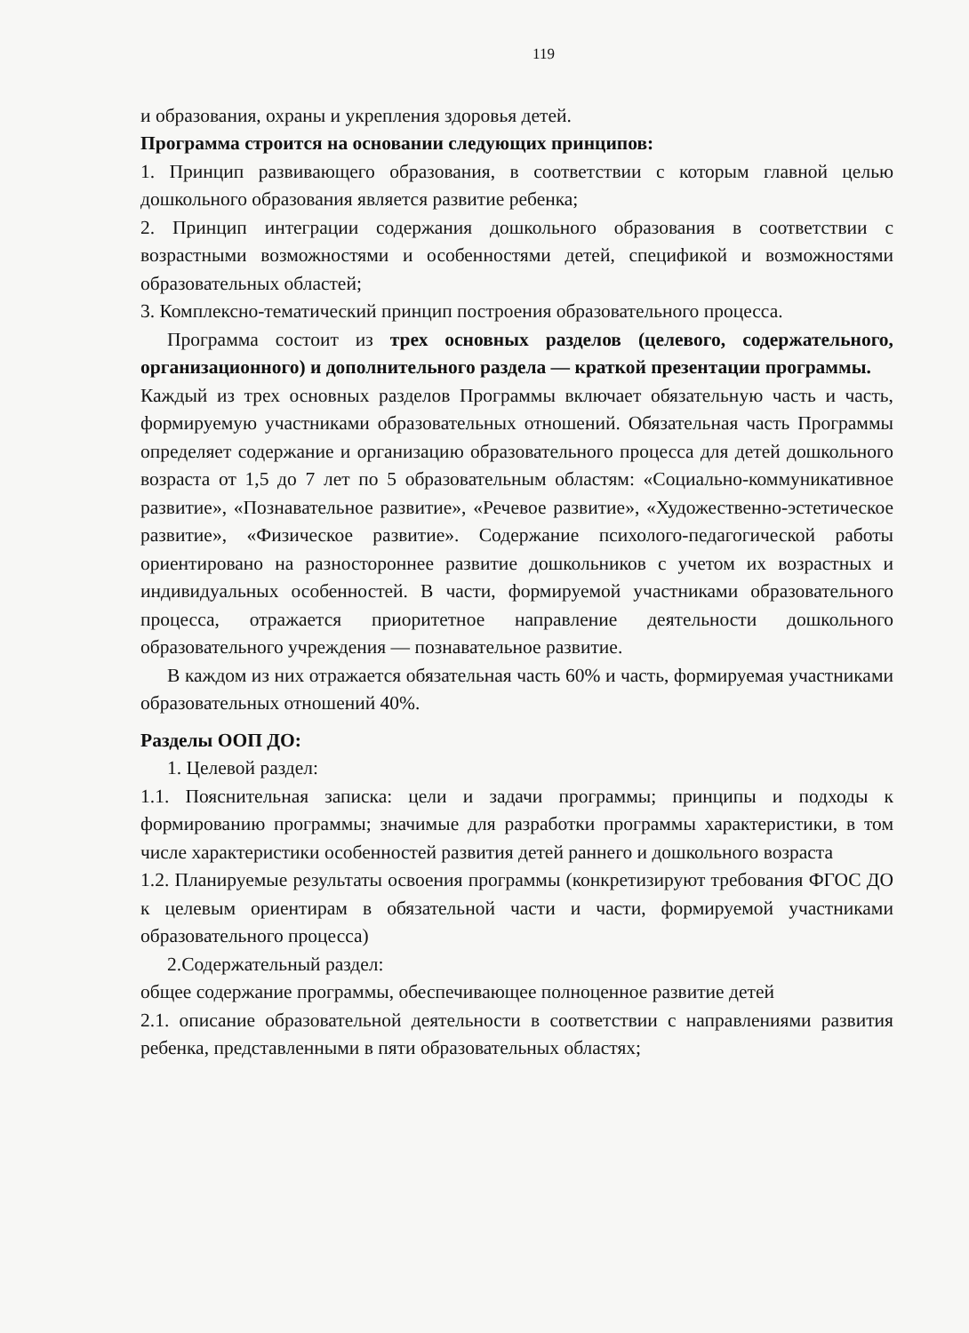119
и образования, охраны и укрепления здоровья детей.
Программа строится на основании следующих принципов:
1. Принцип развивающего образования, в соответствии с которым главной целью дошкольного образования является развитие ребенка;
2. Принцип интеграции содержания дошкольного образования в соответствии с возрастными возможностями и особенностями детей, спецификой и возможностями образовательных областей;
3. Комплексно-тематический принцип построения образовательного процесса.
Программа состоит из трех основных разделов (целевого, содержательного, организационного) и дополнительного раздела — краткой презентации программы.
Каждый из трех основных разделов Программы включает обязательную часть и часть, формируемую участниками образовательных отношений. Обязательная часть Программы определяет содержание и организацию образовательного процесса для детей дошкольного возраста от 1,5 до 7 лет по 5 образовательным областям: «Социально-коммуникативное развитие», «Познавательное развитие», «Речевое развитие», «Художественно-эстетическое развитие», «Физическое развитие». Содержание психолого-педагогической работы ориентировано на разностороннее развитие дошкольников с учетом их возрастных и индивидуальных особенностей. В части, формируемой участниками образовательного процесса, отражается приоритетное направление деятельности дошкольного образовательного учреждения — познавательное развитие.
В каждом из них отражается обязательная часть 60% и часть, формируемая участниками образовательных отношений 40%.
Разделы ООП ДО:
1. Целевой раздел:
1.1. Пояснительная записка: цели и задачи программы; принципы и подходы к формированию программы; значимые для разработки программы характеристики, в том числе характеристики особенностей развития детей раннего и дошкольного возраста
1.2. Планируемые результаты освоения программы (конкретизируют требования ФГОС ДО к целевым ориентирам в обязательной части и части, формируемой участниками образовательного процесса)
2.Содержательный раздел:
общее содержание программы, обеспечивающее полноценное развитие детей
2.1. описание образовательной деятельности в соответствии с направлениями развития ребенка, представленными в пяти образовательных областях;